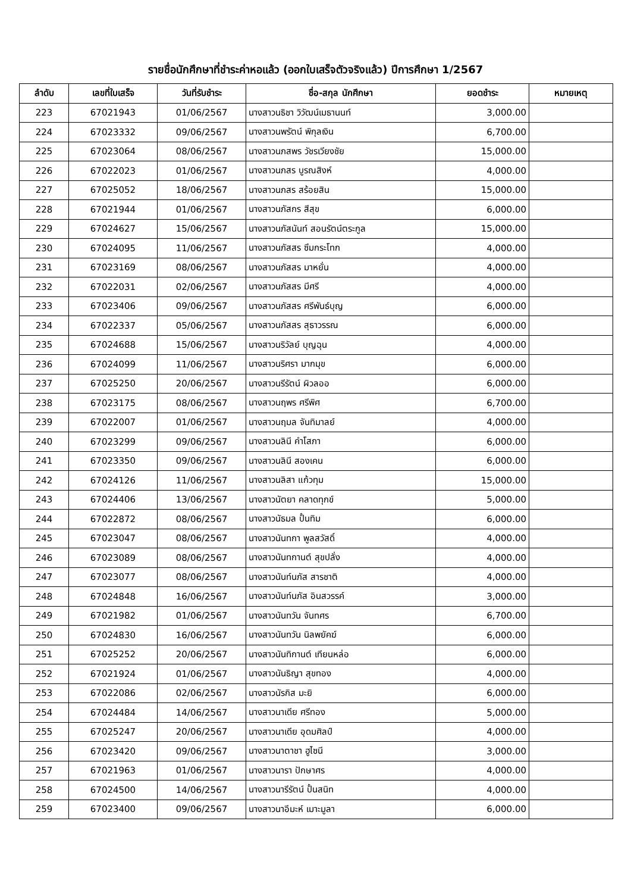รายชื่อนักศึกษาที่ชำระค่าหอแล้ว (ออกใบเสร็จตัวจริงแล้ว) ปีการศึกษา 1/2567
| ลำดับ | เลขที่ใบเสร็จ | วันที่รับชำระ | ชื่อ-สกุล นักศึกษา | ยอดชำระ | หมายเหตุ |
| --- | --- | --- | --- | --- | --- |
| 223 | 67021943 | 01/06/2567 | นางสาวนธิชา วิวัฒน์เมธานนท์ | 3,000.00 | |
| 224 | 67023332 | 09/06/2567 | นางสาวนพรัตน์ พิกุลเงิน | 6,700.00 | |
| 225 | 67023064 | 08/06/2567 | นางสาวนภสพร วัชรเวียงชัย | 15,000.00 | |
| 226 | 67022023 | 01/06/2567 | นางสาวนภสร บูรณสิงห์ | 4,000.00 | |
| 227 | 67025052 | 18/06/2567 | นางสาวนภสร สร้อยสิน | 15,000.00 | |
| 228 | 67021944 | 01/06/2567 | นางสาวนภัสกร สีสุข | 6,000.00 | |
| 229 | 67024627 | 15/06/2567 | นางสาวนภัสนันท์ สอนรัตน์ตระกูล | 15,000.00 | |
| 230 | 67024095 | 11/06/2567 | นางสาวนภัสสร ซึมกระโทก | 4,000.00 | |
| 231 | 67023169 | 08/06/2567 | นางสาวนภัสสร มาหยั่น | 4,000.00 | |
| 232 | 67022031 | 02/06/2567 | นางสาวนภัสสร มีศรี | 4,000.00 | |
| 233 | 67023406 | 09/06/2567 | นางสาวนภัสสร ศรีพันธ์บุญ | 6,000.00 | |
| 234 | 67022337 | 05/06/2567 | นางสาวนภัสสร สุธาวรรณ | 6,000.00 | |
| 235 | 67024688 | 15/06/2567 | นางสาวนริวัลย์ บุญฉุน | 4,000.00 | |
| 236 | 67024099 | 11/06/2567 | นางสาวนริศรา มากมุข | 6,000.00 | |
| 237 | 67025250 | 20/06/2567 | นางสาวนรีรัตน์ ผิวลออ | 6,000.00 | |
| 238 | 67023175 | 08/06/2567 | นางสาวนฤพร ศรีพิศ | 6,700.00 | |
| 239 | 67022007 | 01/06/2567 | นางสาวนฤมล จันทิมาลย์ | 4,000.00 | |
| 240 | 67023299 | 09/06/2567 | นางสาวนลินี คำโสภา | 6,000.00 | |
| 241 | 67023350 | 09/06/2567 | นางสาวนลินี สองเคน | 6,000.00 | |
| 242 | 67024126 | 11/06/2567 | นางสาวนลิสา แก้วทุม | 15,000.00 | |
| 243 | 67024406 | 13/06/2567 | นางสาวนัตยา คลาดทุกข์ | 5,000.00 | |
| 244 | 67022872 | 08/06/2567 | นางสาวนัธมล ปั้นทิม | 6,000.00 | |
| 245 | 67023047 | 08/06/2567 | นางสาวนันทกา พูลสวัสดิ์ | 4,000.00 | |
| 246 | 67023089 | 08/06/2567 | นางสาวนันทกานต์ สุขปลั่ง | 4,000.00 | |
| 247 | 67023077 | 08/06/2567 | นางสาวนันท์นภัส สารชาติ | 4,000.00 | |
| 248 | 67024848 | 16/06/2567 | นางสาวนันท์นภัส อินสวรรค์ | 3,000.00 | |
| 249 | 67021982 | 01/06/2567 | นางสาวนันทวัน จันทศร | 6,700.00 | |
| 250 | 67024830 | 16/06/2567 | นางสาวนันทวัน นิลพยัคฆ์ | 6,000.00 | |
| 251 | 67025252 | 20/06/2567 | นางสาวนันทิกานต์ เทียนหล่อ | 6,000.00 | |
| 252 | 67021924 | 01/06/2567 | นางสาวนันธิญา สุขทอง | 4,000.00 | |
| 253 | 67022086 | 02/06/2567 | นางสาวนัรกิส มะยิ | 6,000.00 | |
| 254 | 67024484 | 14/06/2567 | นางสาวนาเดีย ศรีทอง | 5,000.00 | |
| 255 | 67025247 | 20/06/2567 | นางสาวนาเดีย อุดมศิลป์ | 4,000.00 | |
| 256 | 67023420 | 09/06/2567 | นางสาวนาตาชา ฮูไซนี | 3,000.00 | |
| 257 | 67021963 | 01/06/2567 | นางสาวนารา ปักษาศร | 4,000.00 | |
| 258 | 67024500 | 14/06/2567 | นางสาวนารีรัตน์ ปั้นสนิท | 4,000.00 | |
| 259 | 67023400 | 09/06/2567 | นางสาวนาอีมะห์ เมาะมูลา | 6,000.00 | |